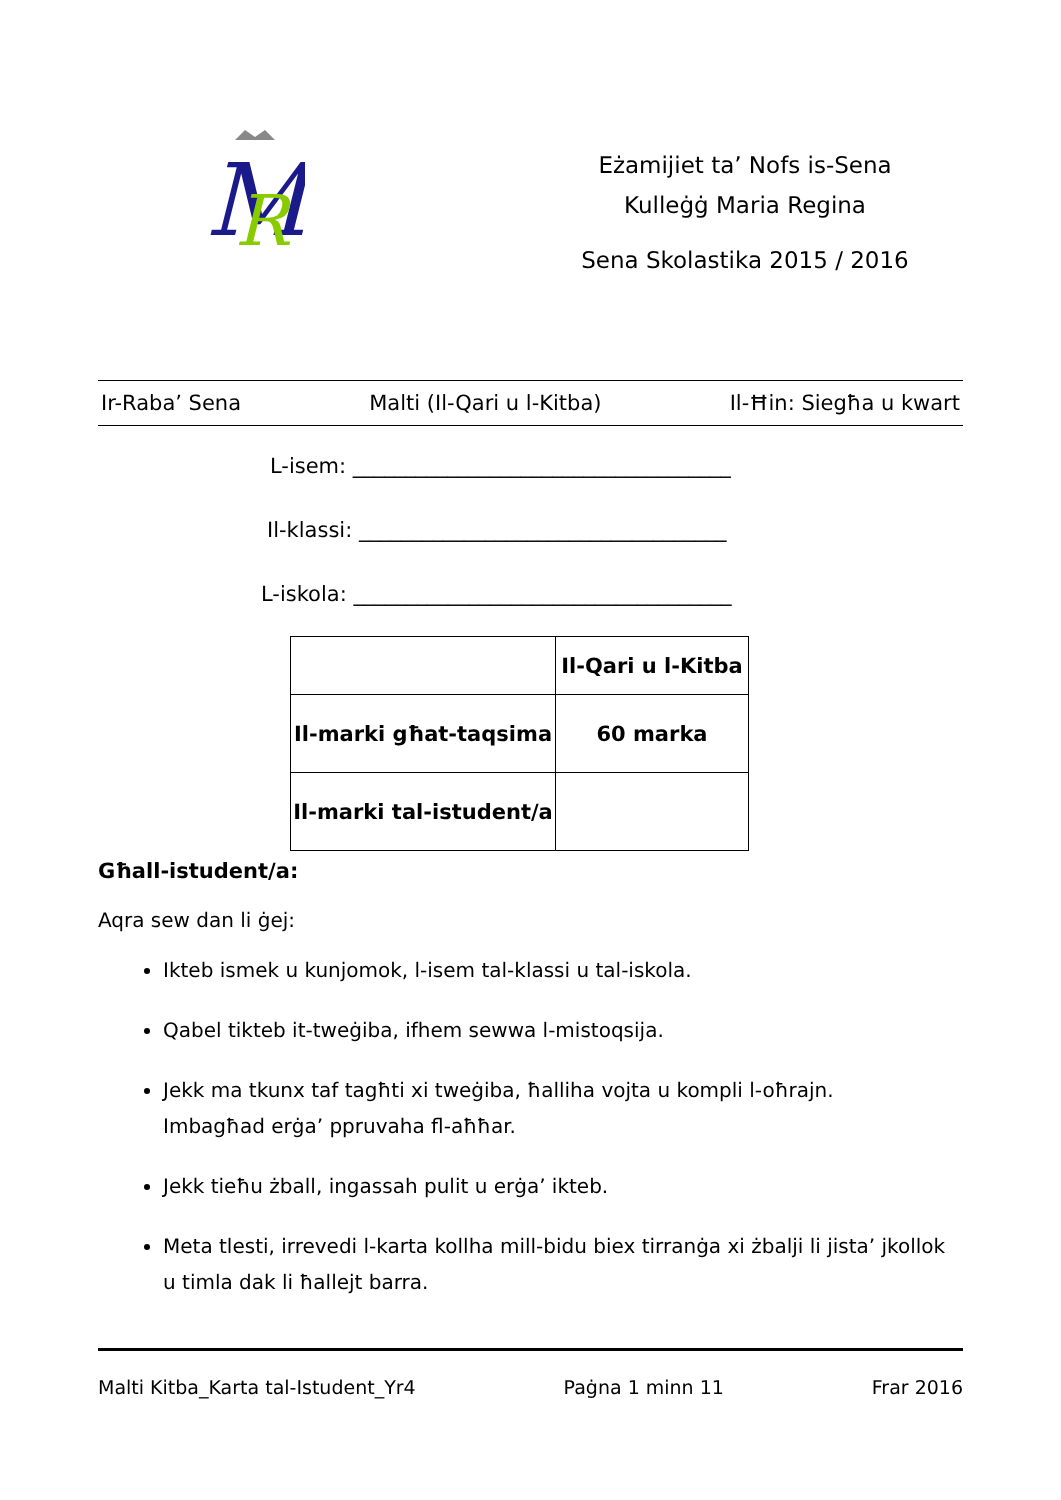M
R
Eżamijiet ta’ Nofs is-Sena
Kulleġġ Maria Regina
Sena Skolastika 2015 / 2016
Ir-Raba’ Sena Malti (Il-Qari u l-Kitba) Il-Ħin: Siegħa u kwart
L-isem: ____________________________________
Il-klassi: ___________________________________
L-iskola: ____________________________________
| | Il-Qari u l-Kitba |
| Il-marki għat-taqsima | 60 marka |
| Il-marki tal-istudent/a | |
Għall-istudent/a:
Aqra sew dan li ġej:
Ikteb ismek u kunjomok, l-isem tal-klassi u tal-iskola.
Qabel tikteb it-tweġiba, ifhem sewwa l-mistoqsija.
Jekk ma tkunx taf tagħti xi tweġiba, ħalliha vojta u kompli l-oħrajn.
Imbagħad erġa’ ppruvaha fl-aħħar.
Jekk tieħu żball, ingassah pulit u erġa’ ikteb.
Meta tlesti, irrevedi l-karta kollha mill-bidu biex tirranġa xi żbalji li jista’ jkollok u timla dak li ħallejt barra.
Malti Kitba_Karta tal-Istudent_Yr4 Paġna 1 minn 11 Frar 2016